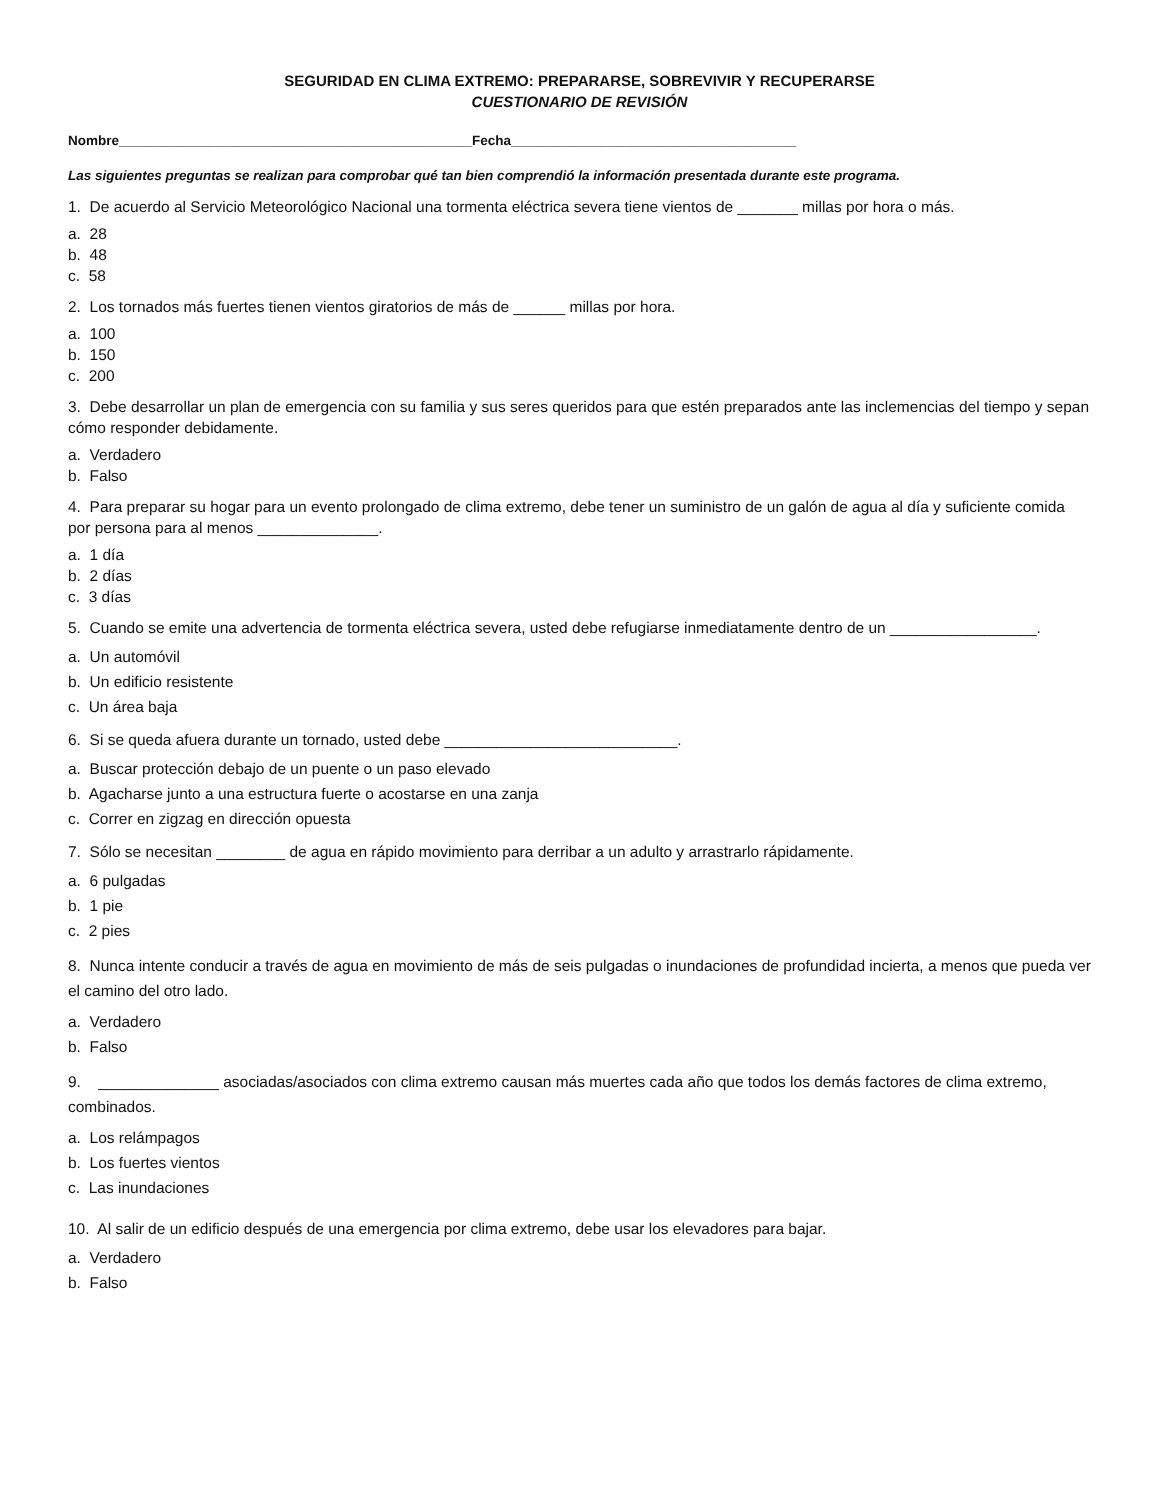SEGURIDAD EN CLIMA EXTREMO: PREPARARSE, SOBREVIVIR Y RECUPERARSE
CUESTIONARIO DE REVISIÓN
Nombre_______________________________________________Fecha______________________________________
Las siguientes preguntas se realizan para comprobar qué tan bien comprendió la información presentada durante este programa.
1. De acuerdo al Servicio Meteorológico Nacional una tormenta eléctrica severa tiene vientos de _______ millas por hora o más.
a. 28
b. 48
c. 58
2. Los tornados más fuertes tienen vientos giratorios de más de ______ millas por hora.
a. 100
b. 150
c. 200
3. Debe desarrollar un plan de emergencia con su familia y sus seres queridos para que estén preparados ante las inclemencias del tiempo y sepan cómo responder debidamente.
a. Verdadero
b. Falso
4. Para preparar su hogar para un evento prolongado de clima extremo, debe tener un suministro de un galón de agua al día y suficiente comida por persona para al menos ______________.
a. 1 día
b. 2 días
c. 3 días
5. Cuando se emite una advertencia de tormenta eléctrica severa, usted debe refugiarse inmediatamente dentro de un _________________.
a. Un automóvil
b. Un edificio resistente
c. Un área baja
6. Si se queda afuera durante un tornado, usted debe ___________________________.
a. Buscar protección debajo de un puente o un paso elevado
b. Agacharse junto a una estructura fuerte o acostarse en una zanja
c. Correr en zigzag en dirección opuesta
7. Sólo se necesitan ________ de agua en rápido movimiento para derribar a un adulto y arrastrarlo rápidamente.
a. 6 pulgadas
b. 1 pie
c. 2 pies
8. Nunca intente conducir a través de agua en movimiento de más de seis pulgadas o inundaciones de profundidad incierta, a menos que pueda ver el camino del otro lado.
a. Verdadero
b. Falso
9. ______________ asociadas/asociados con clima extremo causan más muertes cada año que todos los demás factores de clima extremo, combinados.
a. Los relámpagos
b. Los fuertes vientos
c. Las inundaciones
10. Al salir de un edificio después de una emergencia por clima extremo, debe usar los elevadores para bajar.
a. Verdadero
b. Falso